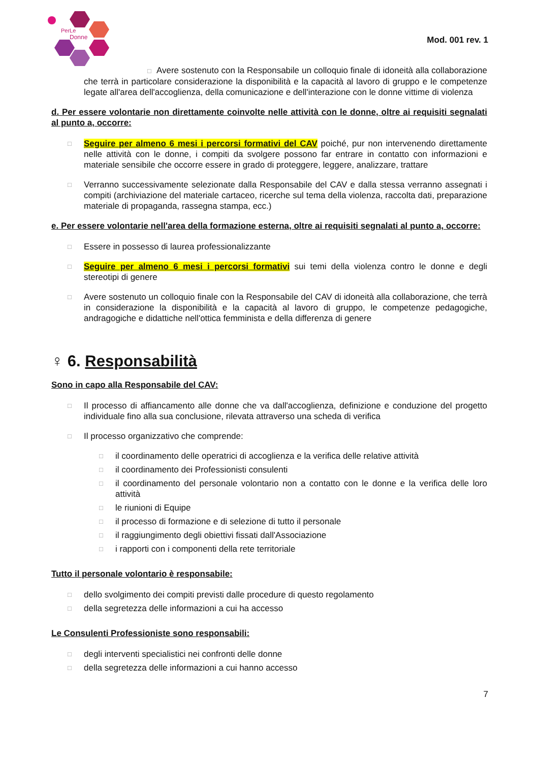PerLe
Donne
Mod. 001 rev. 1
□ Avere sostenuto con la Responsabile un colloquio finale di idoneità alla collaborazione che terrà in particolare considerazione la disponibilità e la capacità al lavoro di gruppo e le competenze legate all'area dell'accoglienza, della comunicazione e dell'interazione con le donne vittime di violenza
d. Per essere volontarie non direttamente coinvolte nelle attività con le donne, oltre ai requisiti segnalati al punto a, occorre:
□
Seguire per almeno 6 mesi i percorsi formativi del CAV poiché, pur non intervenendo direttamente nelle attività con le donne, i compiti da svolgere possono far entrare in contatto con informazioni e materiale sensibile che occorre essere in grado di proteggere, leggere, analizzare, trattare
□
Verranno successivamente selezionate dalla Responsabile del CAV e dalla stessa verranno assegnati i compiti (archiviazione del materiale cartaceo, ricerche sul tema della violenza, raccolta dati, preparazione materiale di propaganda, rassegna stampa, ecc.)
e. Per essere volontarie nell'area della formazione esterna, oltre ai requisiti segnalati al punto a, occorre:
□
Essere in possesso di laurea professionalizzante
□
Seguire per almeno 6 mesi i percorsi formativi sui temi della violenza contro le donne e degli stereotipi di genere
□
Avere sostenuto un colloquio finale con la Responsabile del CAV di idoneità alla collaborazione, che terrà in considerazione la disponibilità e la capacità al lavoro di gruppo, le competenze pedagogiche, andragogiche e didattiche nell'ottica femminista e della differenza di genere
♀ 6. Responsabilità
Sono in capo alla Responsabile del CAV:
□
Il processo di affiancamento alle donne che va dall'accoglienza, definizione e conduzione del progetto individuale fino alla sua conclusione, rilevata attraverso una scheda di verifica
□
Il processo organizzativo che comprende:
□
il coordinamento delle operatrici di accoglienza e la verifica delle relative attività
□
il coordinamento dei Professionisti consulenti
□
il coordinamento del personale volontario non a contatto con le donne e la verifica delle loro attività
□
le riunioni di Equipe
□
il processo di formazione e di selezione di tutto il personale
□
il raggiungimento degli obiettivi fissati dall'Associazione
□
i rapporti con i componenti della rete territoriale
Tutto il personale volontario è responsabile:
□
dello svolgimento dei compiti previsti dalle procedure di questo regolamento
□
della segretezza delle informazioni a cui ha accesso
Le Consulenti Professioniste sono responsabili:
□
degli interventi specialistici nei confronti delle donne
□
della segretezza delle informazioni a cui hanno accesso
7